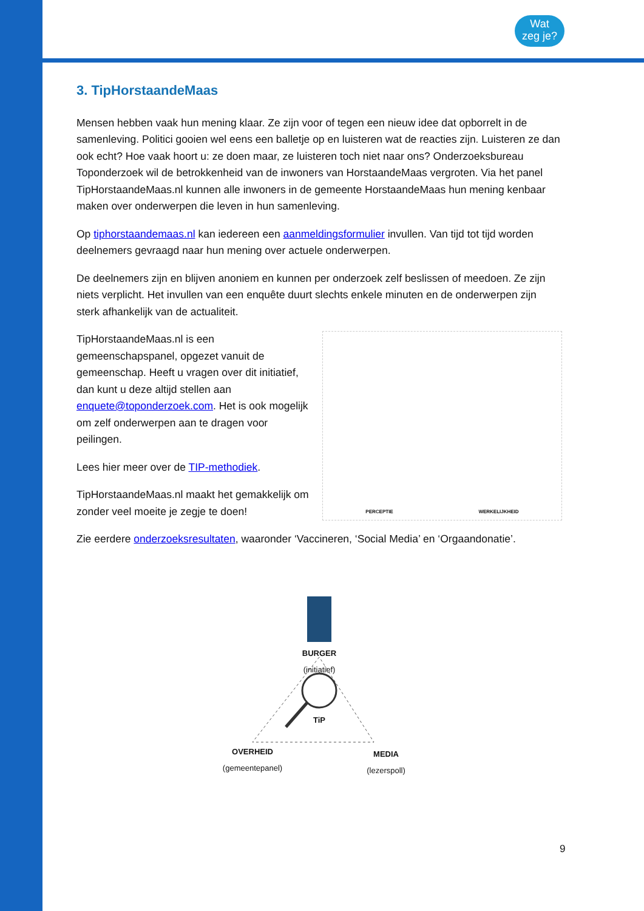Wat
zeg je?
3. TipHorstaandeMaas
Mensen hebben vaak hun mening klaar. Ze zijn voor of tegen een nieuw idee dat opborrelt in de samenleving. Politici gooien wel eens een balletje op en luisteren wat de reacties zijn. Luisteren ze dan ook echt? Hoe vaak hoort u: ze doen maar, ze luisteren toch niet naar ons? Onderzoeksbureau Toponderzoek wil de betrokkenheid van de inwoners van HorstaandeMaas vergroten. Via het panel TipHorstaandeMaas.nl kunnen alle inwoners in de gemeente HorstaandeMaas hun mening kenbaar maken over onderwerpen die leven in hun samenleving.
Op tiphorstaandemaas.nl kan iedereen een aanmeldingsformulier invullen. Van tijd tot tijd worden deelnemers gevraagd naar hun mening over actuele onderwerpen.
De deelnemers zijn en blijven anoniem en kunnen per onderzoek zelf beslissen of meedoen. Ze zijn niets verplicht. Het invullen van een enquête duurt slechts enkele minuten en de onderwerpen zijn sterk afhankelijk van de actualiteit.
TipHorstaandeMaas.nl is een gemeenschapspanel, opgezet vanuit de gemeenschap. Heeft u vragen over dit initiatief, dan kunt u deze altijd stellen aan enquete@toponderzoek.com. Het is ook mogelijk om zelf onderwerpen aan te dragen voor peilingen.
Lees hier meer over de TIP-methodiek.
TipHorstaandeMaas.nl maakt het gemakkelijk om zonder veel moeite je zegje te doen!
PERCEPTIE WERKELIJKHEID
Zie eerdere onderzoeksresultaten, waaronder ‘Vaccineren, ‘Social Media’ en ‘Orgaandonatie’.
BURGER
(initiatief)
TiP
OVERHEID
(gemeentepanel)
MEDIA
(lezerspoll)
9